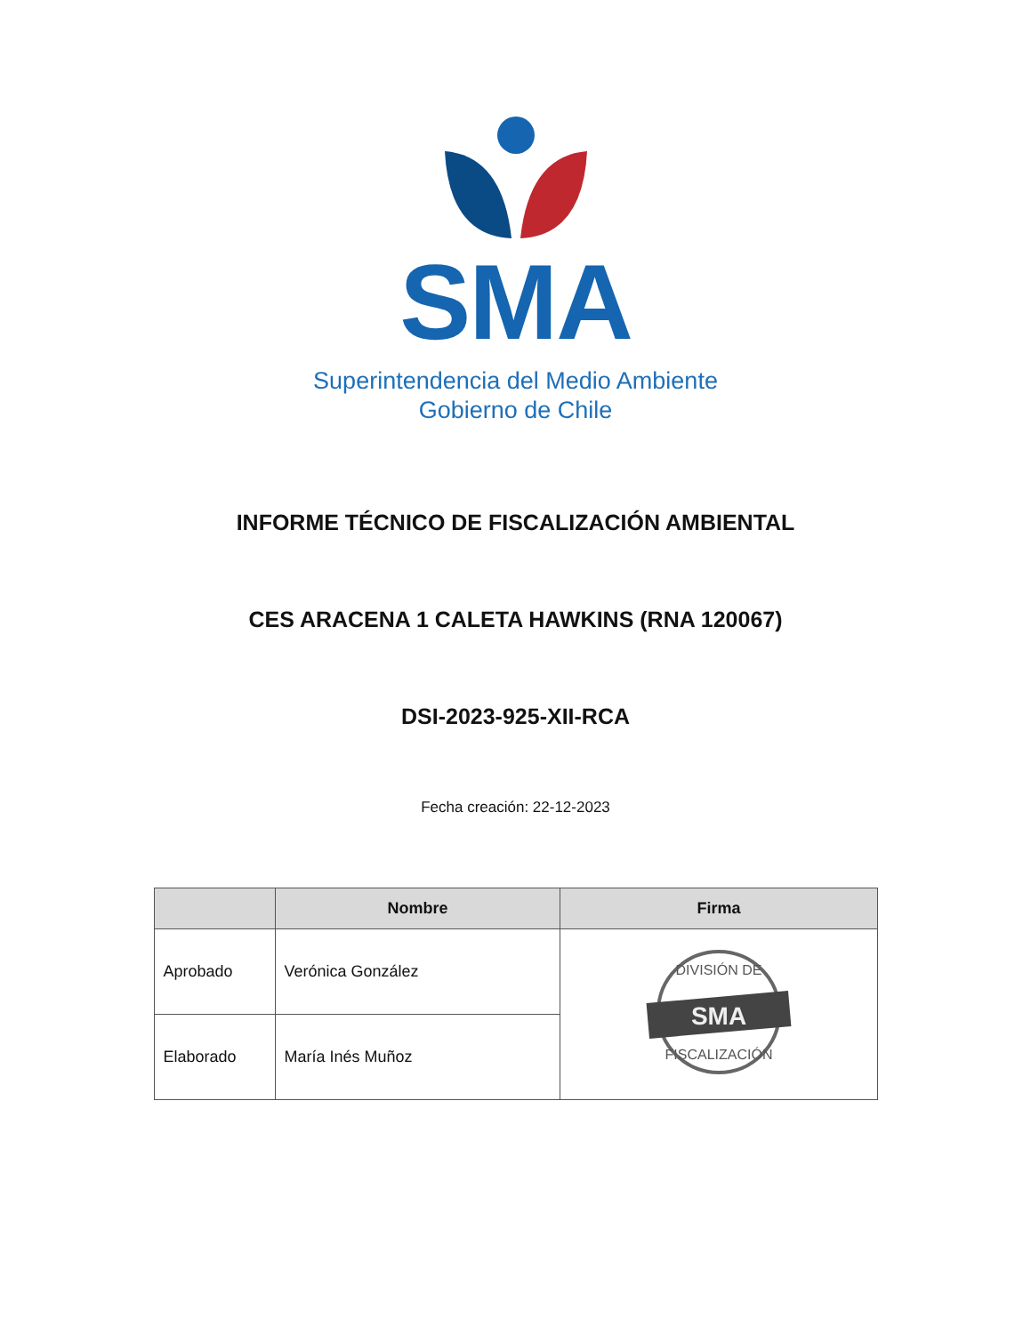SMA
Superintendencia del Medio Ambiente
Gobierno de Chile
INFORME TÉCNICO DE FISCALIZACIÓN AMBIENTAL
CES ARACENA 1 CALETA HAWKINS (RNA 120067)
DSI-2023-925-XII-RCA
Fecha creación: 22-12-2023
| | Nombre | Firma |
| --- | --- | --- |
| Aprobado | Verónica González | DIVISIÓN DE SMA FISCALIZACIÓN |
| Elaborado | María Inés Muñoz | |